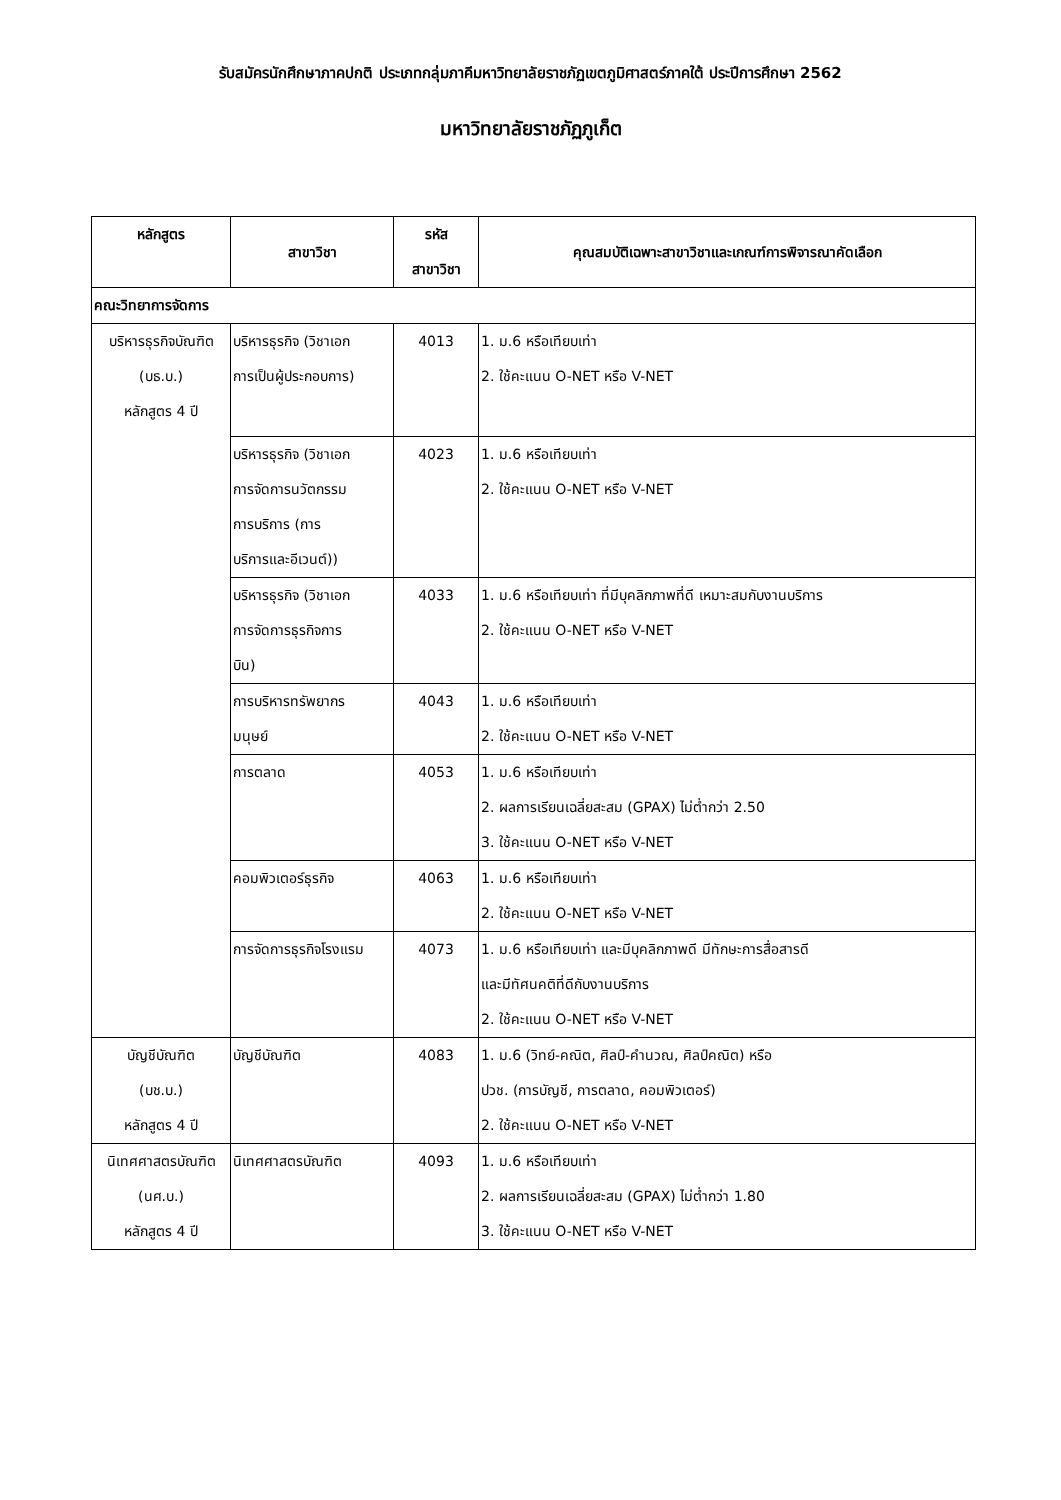รับสมัครนักศึกษาภาคปกติ ประเภทกลุ่มภาคีมหาวิทยาลัยราชภัฏเขตภูมิศาสตร์ภาคใต้ ประปีการศึกษา 2562
มหาวิทยาลัยราชภัฏภูเก็ต
| หลักสูตร | สาขาวิชา | รหัส สาขาวิชา | คุณสมบัติเฉพาะสาขาวิชาและเกณฑ์การพิจารณาคัดเลือก |
| --- | --- | --- | --- |
| คณะวิทยาการจัดการ | | | |
| บริหารธุรกิจบัณฑิต (บธ.บ.) หลักสูตร 4 ปี | บริหารธุรกิจ (วิชาเอก การเป็นผู้ประกอบการ) | 4013 | 1. ม.6 หรือเทียบเท่า 2. ใช้คะแนน O-NET หรือ V-NET |
| | บริหารธุรกิจ (วิชาเอก การจัดการนวัตกรรม การบริการ (การ บริการและอีเวนต์)) | 4023 | 1. ม.6 หรือเทียบเท่า 2. ใช้คะแนน O-NET หรือ V-NET |
| | บริหารธุรกิจ (วิชาเอก การจัดการธุรกิจการ บิน) | 4033 | 1. ม.6 หรือเทียบเท่า ที่มีบุคลิกภาพที่ดี เหมาะสมกับงานบริการ 2. ใช้คะแนน O-NET หรือ V-NET |
| | การบริหารทรัพยากร มนุษย์ | 4043 | 1. ม.6 หรือเทียบเท่า 2. ใช้คะแนน O-NET หรือ V-NET |
| | การตลาด | 4053 | 1. ม.6 หรือเทียบเท่า 2. ผลการเรียนเฉลี่ยสะสม (GPAX) ไม่ต่ำกว่า 2.50 3. ใช้คะแนน O-NET หรือ V-NET |
| | คอมพิวเตอร์ธุรกิจ | 4063 | 1. ม.6 หรือเทียบเท่า 2. ใช้คะแนน O-NET หรือ V-NET |
| | การจัดการธุรกิจโรงแรม | 4073 | 1. ม.6 หรือเทียบเท่า และมีบุคลิกภาพดี มีทักษะการสื่อสารดี และมีทัศนคติที่ดีกับงานบริการ 2. ใช้คะแนน O-NET หรือ V-NET |
| บัญชีบัณฑิต (บช.บ.) หลักสูตร 4 ปี | บัญชีบัณฑิต | 4083 | 1. ม.6 (วิทย์-คณิต, ศิลป์-คำนวณ, ศิลป์คณิต) หรือ ปวช. (การบัญชี, การตลาด, คอมพิวเตอร์) 2. ใช้คะแนน O-NET หรือ V-NET |
| นิเทศศาสตรบัณฑิต (นศ.บ.) หลักสูตร 4 ปี | นิเทศศาสตรบัณฑิต | 4093 | 1. ม.6 หรือเทียบเท่า 2. ผลการเรียนเฉลี่ยสะสม (GPAX) ไม่ต่ำกว่า 1.80 3. ใช้คะแนน O-NET หรือ V-NET |